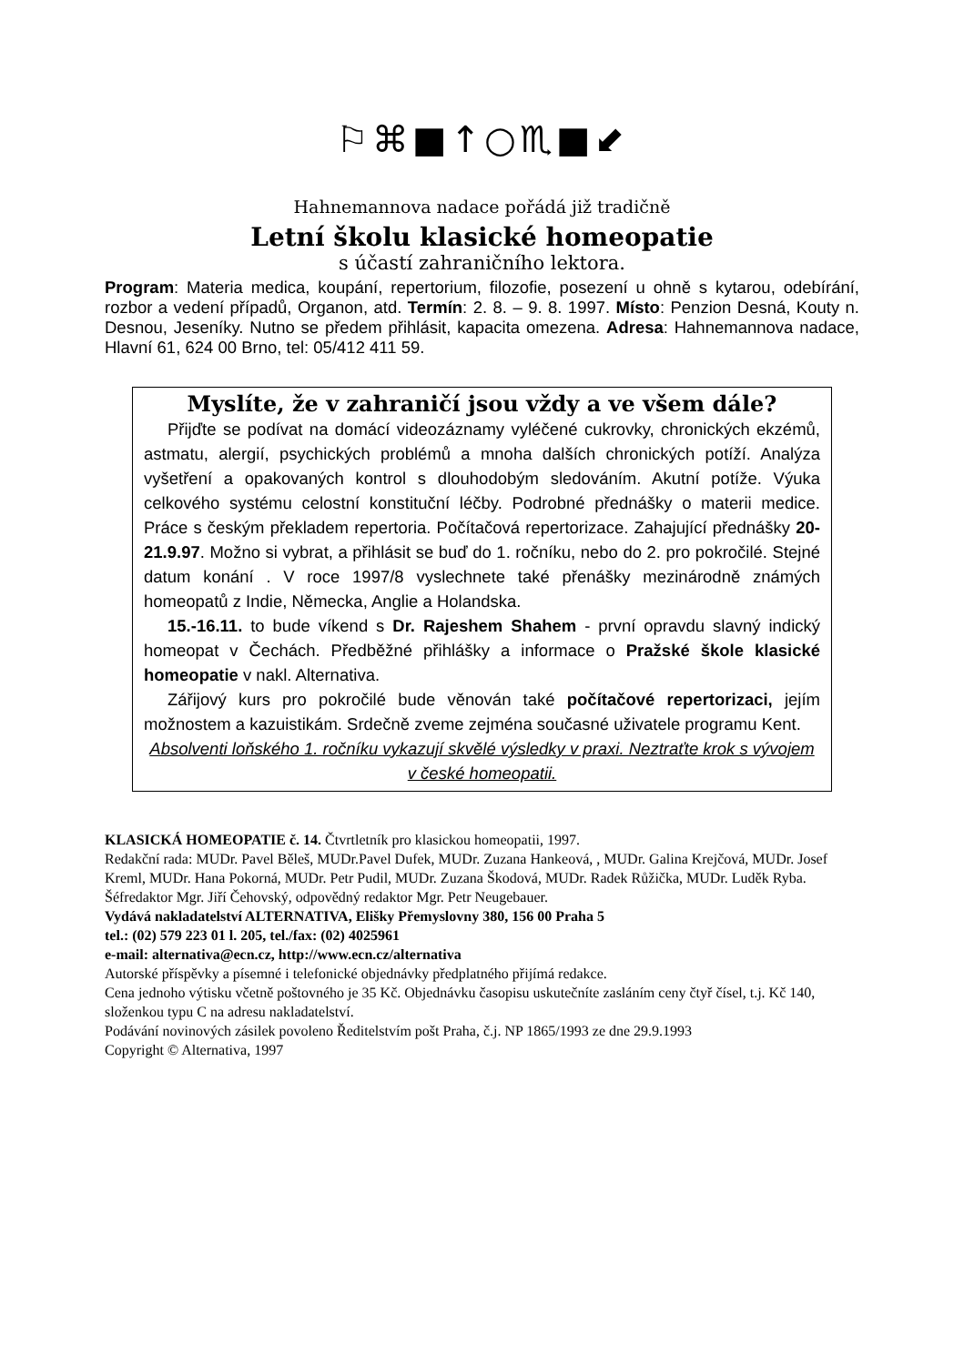⚐⌘■↑○♏■⬋
Hahnemannova nadace pořádá již tradičně
Letní školu klasické homeopatie
s účastí zahraničního lektora.
Program: Materia medica, koupání, repertorium, filozofie, posezení u ohně s kytarou, odebírání, rozbor a vedení případů, Organon, atd. Termín: 2. 8. – 9. 8. 1997. Místo: Penzion Desná, Kouty n. Desnou, Jeseníky. Nutno se předem přihlásit, kapacita omezena. Adresa: Hahnemannova nadace, Hlavní 61, 624 00 Brno, tel: 05/412 411 59.
Myslíte, že v zahraničí jsou vždy a ve všem dále?
Přijďte se podívat na domácí videozáznamy vyléčené cukrovky, chronických ekzémů, astmatu, alergií, psychických problémů a mnoha dalších chronických potíží. Analýza vyšetření a opakovaných kontrol s dlouhodobým sledováním. Akutní potíže. Výuka celkového systému celostní konstituční léčby. Podrobné přednášky o materii medice. Práce s českým překladem repertoria. Počítačová repertorizace. Zahajující přednášky 20-21.9.97. Možno si vybrat, a přihlásit se buď do 1. ročníku, nebo do 2. pro pokročilé. Stejné datum konání . V roce 1997/8 vyslechnete také přenášky mezinárodně známých homeopatů z Indie, Německa, Anglie a Holandska.
15.-16.11. to bude víkend s Dr. Rajeshem Shahem - první opravdu slavný indický homeopat v Čechách. Předběžné přihlášky a informace o Pražské škole klasické homeopatie v nakl. Alternativa.
Zářijový kurs pro pokročilé bude věnován také počítačové repertorizaci, jejím možnostem a kazuistikám. Srdečně zveme zejména současné uživatele programu Kent.
Absolventi loňského 1. ročníku vykazují skvělé výsledky v praxi. Neztraťte krok s vývojem v české homeopatii.
KLASICKÁ HOMEOPATIE č. 14. Čtvrtletník pro klasickou homeopatii, 1997.
Redakční rada: MUDr. Pavel Běleš, MUDr.Pavel Dufek, MUDr. Zuzana Hankeová, , MUDr. Galina Krejčová, MUDr. Josef Kreml, MUDr. Hana Pokorná, MUDr. Petr Pudil, MUDr. Zuzana Škodová, MUDr. Radek Růžička, MUDr. Luděk Ryba. Šéfredaktor Mgr. Jiří Čehovský, odpovědný redaktor Mgr. Petr Neugebauer.
Vydává nakladatelství ALTERNATIVA, Elišky Přemyslovny 380, 156 00 Praha 5
tel.: (02) 579 223 01 l. 205, tel./fax: (02) 4025961
e-mail: alternativa@ecn.cz, http://www.ecn.cz/alternativa
Autorské příspěvky a písemné i telefonické objednávky předplatného přijímá redakce.
Cena jednoho výtisku včetně poštovného je 35 Kč. Objednávku časopisu uskutečníte zasláním ceny čtyř čísel, t.j. Kč 140, složenkou typu C na adresu nakladatelství.
Podávání novinových zásilek povoleno Ředitelstvím pošt Praha, č.j. NP 1865/1993 ze dne 29.9.1993
Copyright © Alternativa, 1997